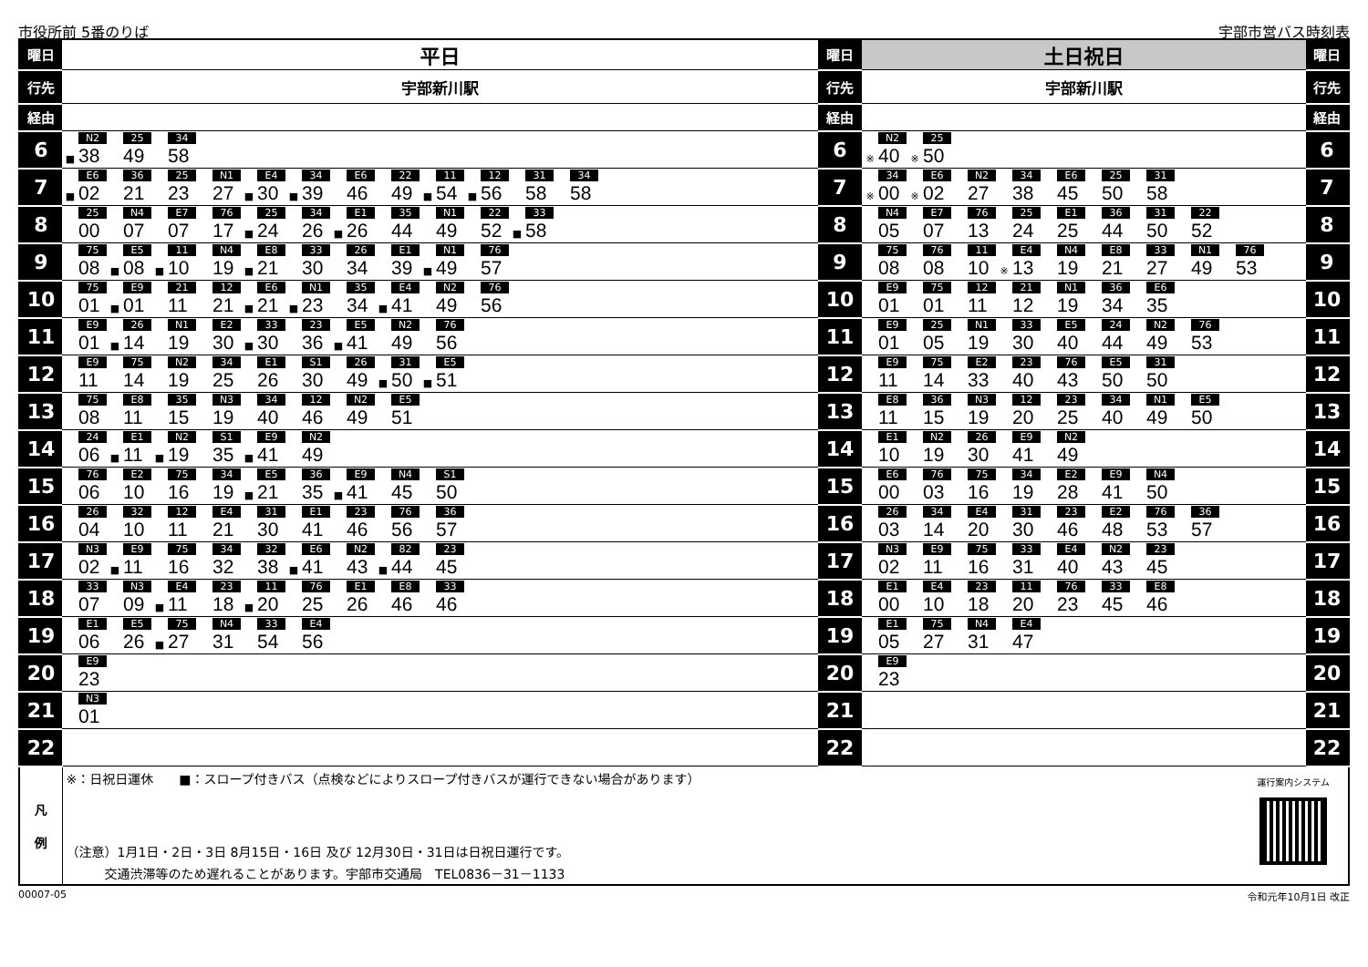市役所前 5番のりば 宇部市営バス時刻表
| 曜日 | 平日 | 曜日 | 土日祝日 | 曜日 |
| 行先 | 宇部新川駅 | 行先 | 宇部新川駅 | 行先 |
| 経由 | | 経由 | | 経由 |
| 6 | N2 ■ 38 25 49 34 58 | 6 | N2 ※ 40 25 ※ 50 | 6 |
| 7 | E6 ■ 02 36 21 25 23 N1 27 E4 ■ 30 34 ■ 39 E6 46 22 49 11 ■ 54 12 ■ 56 31 58 34 58 | 7 | 34 ※ 00 E6 ※ 02 N2 27 34 38 E6 45 25 50 31 58 | 7 |
| 8 | 25 00 N4 07 E7 07 76 17 25 ■ 24 34 26 E1 ■ 26 35 44 N1 49 22 52 33 ■ 58 | 8 | N4 05 E7 07 76 13 25 24 E1 25 36 44 31 50 22 52 | 8 |
| 9 | 75 08 E5 ■ 08 11 ■ 10 N4 19 E8 ■ 21 33 30 26 34 E1 39 N1 ■ 49 76 57 | 9 | 75 08 76 08 11 10 E4 ※ 13 N4 19 E8 21 33 27 N1 49 76 53 | 9 |
| 10 | 75 01 E9 ■ 01 21 11 12 21 E6 ■ 21 N1 ■ 23 35 34 E4 ■ 41 N2 49 76 56 | 10 | E9 01 75 01 12 11 21 12 N1 19 36 34 E6 35 | 10 |
| 11 | E9 01 26 ■ 14 N1 19 E2 30 33 ■ 30 23 36 E5 ■ 41 N2 49 76 56 | 11 | E9 01 25 05 N1 19 33 30 E5 40 24 44 N2 49 76 53 | 11 |
| 12 | E9 11 75 14 N2 19 34 25 E1 26 S1 30 26 49 31 ■ 50 E5 ■ 51 | 12 | E9 11 75 14 E2 33 23 40 76 43 E5 50 31 50 | 12 |
| 13 | 75 08 E8 11 35 15 N3 19 34 40 12 46 N2 49 E5 51 | 13 | E8 11 36 15 N3 19 12 20 23 25 34 40 N1 49 E5 50 | 13 |
| 14 | 24 06 E1 ■ 11 N2 ■ 19 S1 35 E9 ■ 41 N2 49 | 14 | E1 10 N2 19 26 30 E9 41 N2 49 | 14 |
| 15 | 76 06 E2 10 75 16 34 19 E5 ■ 21 36 35 E9 ■ 41 N4 45 S1 50 | 15 | E6 00 76 03 75 16 34 19 E2 28 E9 41 N4 50 | 15 |
| 16 | 26 04 32 10 12 11 E4 21 31 30 E1 41 23 46 76 56 36 57 | 16 | 26 03 34 14 E4 20 31 30 23 46 E2 48 76 53 36 57 | 16 |
| 17 | N3 02 E9 ■ 11 75 16 34 32 32 38 E6 ■ 41 N2 43 82 ■ 44 23 45 | 17 | N3 02 E9 11 75 16 33 31 E4 40 N2 43 23 45 | 17 |
| 18 | 33 07 N3 09 E4 ■ 11 23 18 11 ■ 20 76 25 E1 26 E8 46 33 46 | 18 | E1 00 E4 10 23 18 11 20 76 23 33 45 E8 46 | 18 |
| 19 | E1 06 E5 26 75 ■ 27 N4 31 33 54 E4 56 | 19 | E1 05 75 27 N4 31 E4 47 | 19 |
| 20 | E9 23 | 20 | E9 23 | 20 |
| 21 | N3 01 | 21 | | 21 |
| 22 | | 22 | | 22 |
| 凡 例 | ※：日祝日運休 ■：スロープ付きバス（点検などによりスロープ付きバスが運行できない場合があります） （注意）1月1日・2日・3日 8月15日・16日 及び 12月30日・31日は日祝日運行です。 交通渋滞等のため遅れることがあります。宇部市交通局 TEL0836－31－1133 運行案内システム | | | |
00007-05 令和元年10月1日 改正